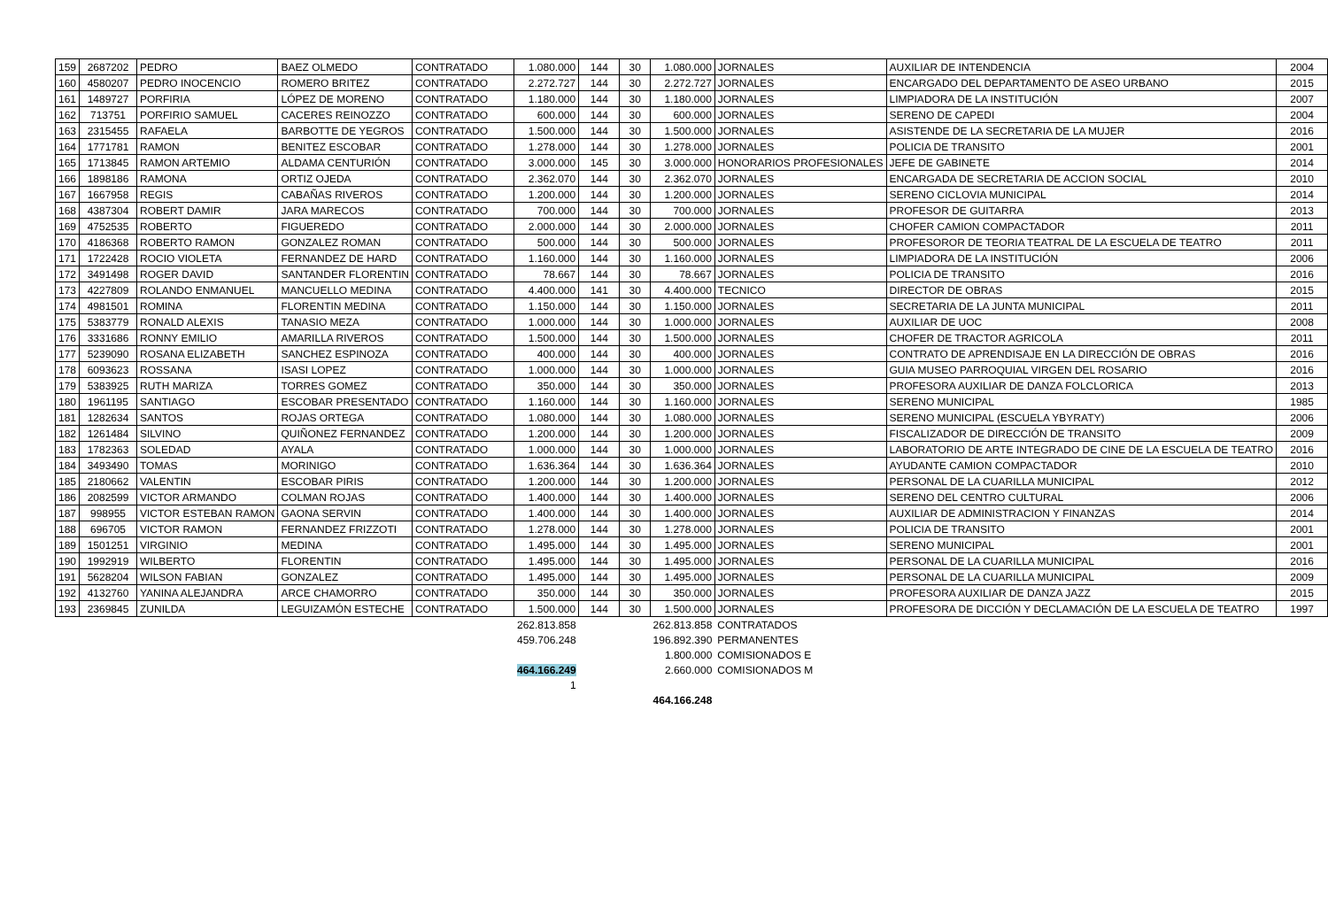| 159 | 2687202 | PEDRO | BAEZ OLMEDO | CONTRATADO | 1.080.000 | 144 | 30 | 1.080.000 | JORNALES | AUXILIAR DE INTENDENCIA | 2004 |
| 160 | 4580207 | PEDRO INOCENCIO | ROMERO BRITEZ | CONTRATADO | 2.272.727 | 144 | 30 | 2.272.727 | JORNALES | ENCARGADO DEL DEPARTAMENTO DE ASEO URBANO | 2015 |
| 161 | 1489727 | PORFIRIA | LÓPEZ DE MORENO | CONTRATADO | 1.180.000 | 144 | 30 | 1.180.000 | JORNALES | LIMPIADORA DE LA INSTITUCIÓN | 2007 |
| 162 | 713751 | PORFIRIO SAMUEL | CACERES REINOZZO | CONTRATADO | 600.000 | 144 | 30 | 600.000 | JORNALES | SERENO DE CAPEDI | 2004 |
| 163 | 2315455 | RAFAELA | BARBOTTE DE YEGROS | CONTRATADO | 1.500.000 | 144 | 30 | 1.500.000 | JORNALES | ASISTENDE DE LA SECRETARIA DE LA MUJER | 2016 |
| 164 | 1771781 | RAMON | BENITEZ ESCOBAR | CONTRATADO | 1.278.000 | 144 | 30 | 1.278.000 | JORNALES | POLICIA DE TRANSITO | 2001 |
| 165 | 1713845 | RAMON ARTEMIO | ALDAMA CENTURIÓN | CONTRATADO | 3.000.000 | 145 | 30 | 3.000.000 | HONORARIOS PROFESIONALES | JEFE DE GABINETE | 2014 |
| 166 | 1898186 | RAMONA | ORTIZ OJEDA | CONTRATADO | 2.362.070 | 144 | 30 | 2.362.070 | JORNALES | ENCARGADA DE SECRETARIA DE ACCION SOCIAL | 2010 |
| 167 | 1667958 | REGIS | CABAÑAS RIVEROS | CONTRATADO | 1.200.000 | 144 | 30 | 1.200.000 | JORNALES | SERENO CICLOVIA MUNICIPAL | 2014 |
| 168 | 4387304 | ROBERT DAMIR | JARA MARECOS | CONTRATADO | 700.000 | 144 | 30 | 700.000 | JORNALES | PROFESOR DE GUITARRA | 2013 |
| 169 | 4752535 | ROBERTO | FIGUEREDO | CONTRATADO | 2.000.000 | 144 | 30 | 2.000.000 | JORNALES | CHOFER CAMION COMPACTADOR | 2011 |
| 170 | 4186368 | ROBERTO RAMON | GONZALEZ ROMAN | CONTRATADO | 500.000 | 144 | 30 | 500.000 | JORNALES | PROFESOROR DE TEORIA TEATRAL DE LA ESCUELA DE TEATRO | 2011 |
| 171 | 1722428 | ROCIO VIOLETA | FERNANDEZ DE HARD | CONTRATADO | 1.160.000 | 144 | 30 | 1.160.000 | JORNALES | LIMPIADORA DE LA INSTITUCIÓN | 2006 |
| 172 | 3491498 | ROGER DAVID | SANTANDER FLORENTIN | CONTRATADO | 78.667 | 144 | 30 | 78.667 | JORNALES | POLICIA DE TRANSITO | 2016 |
| 173 | 4227809 | ROLANDO ENMANUEL | MANCUELLO MEDINA | CONTRATADO | 4.400.000 | 141 | 30 | 4.400.000 | TECNICO | DIRECTOR DE OBRAS | 2015 |
| 174 | 4981501 | ROMINA | FLORENTIN MEDINA | CONTRATADO | 1.150.000 | 144 | 30 | 1.150.000 | JORNALES | SECRETARIA DE LA JUNTA MUNICIPAL | 2011 |
| 175 | 5383779 | RONALD ALEXIS | TANASIO MEZA | CONTRATADO | 1.000.000 | 144 | 30 | 1.000.000 | JORNALES | AUXILIAR DE UOC | 2008 |
| 176 | 3331686 | RONNY EMILIO | AMARILLA RIVEROS | CONTRATADO | 1.500.000 | 144 | 30 | 1.500.000 | JORNALES | CHOFER DE TRACTOR AGRICOLA | 2011 |
| 177 | 5239090 | ROSANA ELIZABETH | SANCHEZ ESPINOZA | CONTRATADO | 400.000 | 144 | 30 | 400.000 | JORNALES | CONTRATO DE APRENDISAJE EN LA DIRECCIÓN DE OBRAS | 2016 |
| 178 | 6093623 | ROSSANA | ISASI LOPEZ | CONTRATADO | 1.000.000 | 144 | 30 | 1.000.000 | JORNALES | GUIA MUSEO PARROQUIAL VIRGEN DEL ROSARIO | 2016 |
| 179 | 5383925 | RUTH MARIZA | TORRES GOMEZ | CONTRATADO | 350.000 | 144 | 30 | 350.000 | JORNALES | PROFESORA AUXILIAR DE DANZA FOLCLORICA | 2013 |
| 180 | 1961195 | SANTIAGO | ESCOBAR PRESENTADO | CONTRATADO | 1.160.000 | 144 | 30 | 1.160.000 | JORNALES | SERENO MUNICIPAL | 1985 |
| 181 | 1282634 | SANTOS | ROJAS ORTEGA | CONTRATADO | 1.080.000 | 144 | 30 | 1.080.000 | JORNALES | SERENO MUNICIPAL (ESCUELA YBYRATY) | 2006 |
| 182 | 1261484 | SILVINO | QUIÑONEZ FERNANDEZ | CONTRATADO | 1.200.000 | 144 | 30 | 1.200.000 | JORNALES | FISCALIZADOR DE DIRECCIÓN DE TRANSITO | 2009 |
| 183 | 1782363 | SOLEDAD | AYALA | CONTRATADO | 1.000.000 | 144 | 30 | 1.000.000 | JORNALES | LABORATORIO DE ARTE INTEGRADO DE CINE DE LA ESCUELA DE TEATRO | 2016 |
| 184 | 3493490 | TOMAS | MORINIGO | CONTRATADO | 1.636.364 | 144 | 30 | 1.636.364 | JORNALES | AYUDANTE CAMION COMPACTADOR | 2010 |
| 185 | 2180662 | VALENTIN | ESCOBAR PIRIS | CONTRATADO | 1.200.000 | 144 | 30 | 1.200.000 | JORNALES | PERSONAL DE LA CUARILLA MUNICIPAL | 2012 |
| 186 | 2082599 | VICTOR ARMANDO | COLMAN ROJAS | CONTRATADO | 1.400.000 | 144 | 30 | 1.400.000 | JORNALES | SERENO DEL CENTRO CULTURAL | 2006 |
| 187 | 998955 | VICTOR ESTEBAN RAMON | GAONA SERVIN | CONTRATADO | 1.400.000 | 144 | 30 | 1.400.000 | JORNALES | AUXILIAR DE ADMINISTRACION Y FINANZAS | 2014 |
| 188 | 696705 | VICTOR RAMON | FERNANDEZ FRIZZOTI | CONTRATADO | 1.278.000 | 144 | 30 | 1.278.000 | JORNALES | POLICIA DE TRANSITO | 2001 |
| 189 | 1501251 | VIRGINIO | MEDINA | CONTRATADO | 1.495.000 | 144 | 30 | 1.495.000 | JORNALES | SERENO MUNICIPAL | 2001 |
| 190 | 1992919 | WILBERTO | FLORENTIN | CONTRATADO | 1.495.000 | 144 | 30 | 1.495.000 | JORNALES | PERSONAL DE LA CUARILLA MUNICIPAL | 2016 |
| 191 | 5628204 | WILSON FABIAN | GONZALEZ | CONTRATADO | 1.495.000 | 144 | 30 | 1.495.000 | JORNALES | PERSONAL DE LA CUARILLA MUNICIPAL | 2009 |
| 192 | 4132760 | YANINA ALEJANDRA | ARCE CHAMORRO | CONTRATADO | 350.000 | 144 | 30 | 350.000 | JORNALES | PROFESORA AUXILIAR DE DANZA JAZZ | 2015 |
| 193 | 2369845 | ZUNILDA | LEGUIZAMÓN ESTECHE | CONTRATADO | 1.500.000 | 144 | 30 | 1.500.000 | JORNALES | PROFESORA DE DICCIÓN Y DECLAMACIÓN DE LA ESCUELA DE TEATRO | 1997 |
| | | | | | 262.813.858 | | | 262.813.858 | CONTRATADOS | | |
| | | | | | 459.706.248 | | | 196.892.390 | PERMANENTES | | |
| | | | | | | | | 1.800.000 | COMISIONADOS E | | |
| | | | | | 464.166.249 | | | 2.660.000 | COMISIONADOS M | | |
| | | | | | 1 | | | | | | |
| | | | | | | | | 464.166.248 | | | |